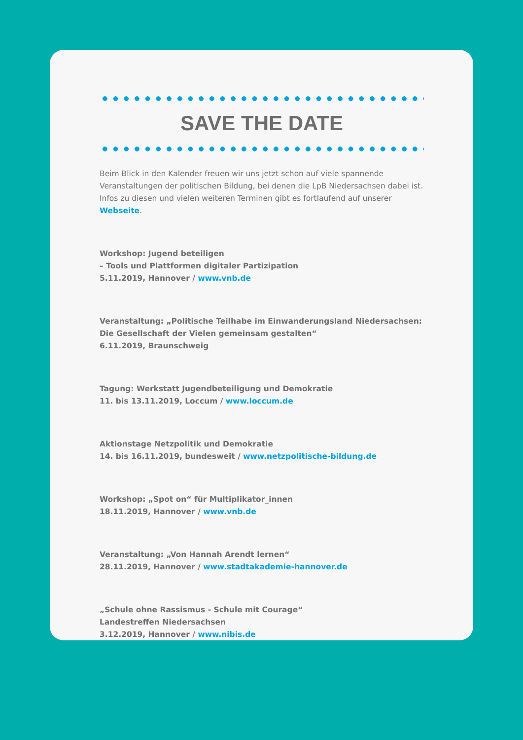SAVE THE DATE
Beim Blick in den Kalender freuen wir uns jetzt schon auf viele spannende Veranstaltungen der politischen Bildung, bei denen die LpB Niedersachsen dabei ist. Infos zu diesen und vielen weiteren Terminen gibt es fortlaufend auf unserer Webseite.
Workshop: Jugend beteiligen
– Tools und Plattformen digitaler Partizipation
5.11.2019, Hannover / www.vnb.de
Veranstaltung: „Politische Teilhabe im Einwanderungsland Niedersachsen: Die Gesellschaft der Vielen gemeinsam gestalten“
6.11.2019, Braunschweig
Tagung: Werkstatt Jugendbeteiligung und Demokratie
11. bis 13.11.2019, Loccum / www.loccum.de
Aktionstage Netzpolitik und Demokratie
14. bis 16.11.2019, bundesweit / www.netzpolitische-bildung.de
Workshop: „Spot on“ für Multiplikator_innen
18.11.2019, Hannover / www.vnb.de
Veranstaltung: „Von Hannah Arendt lernen“
28.11.2019, Hannover / www.stadtakademie-hannover.de
„Schule ohne Rassismus - Schule mit Courage“
Landestreffen Niedersachsen
3.12.2019, Hannover / www.nibis.de